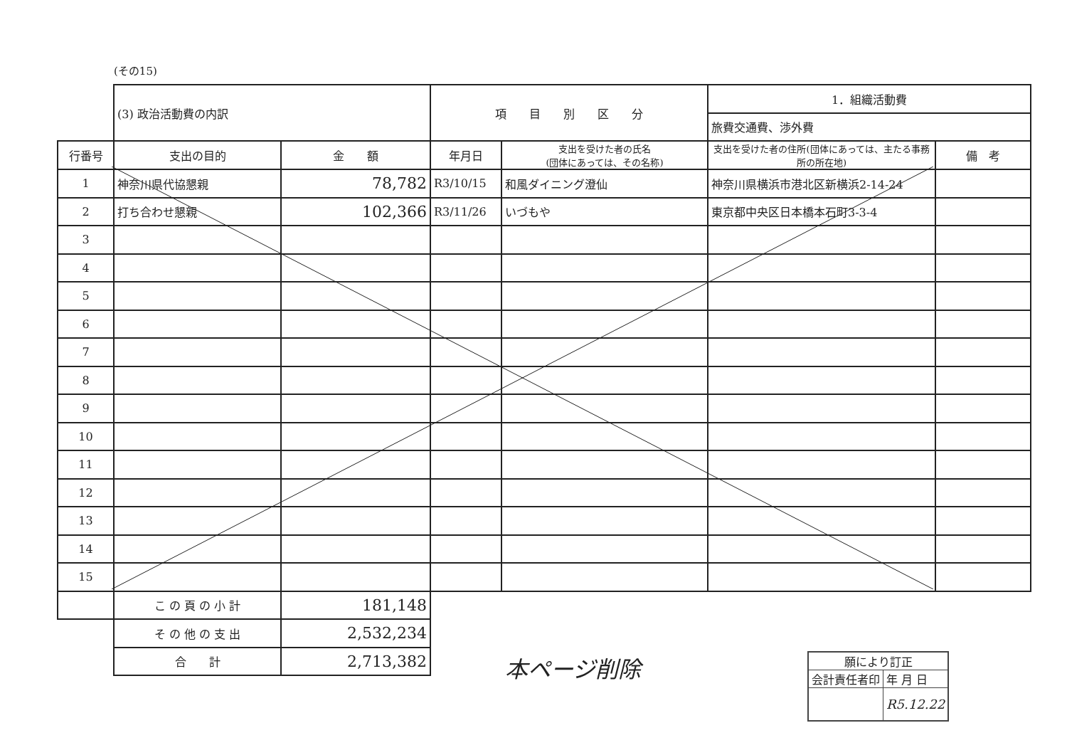(その15)
| | (3) 政治活動費の内訳 | | 項 目 別 区 分 | | 1．組織活動費 | |
| | | | | | 旅費交通費、渉外費 | |
| 行番号 | 支出の目的 | 金 額 | 年月日 | 支出を受けた者の氏名 (団体にあっては、その名称) | 支出を受けた者の住所(団体にあっては、主たる事務所の所在地) | 備 考 |
| 1 | 神奈川県代協懇親 | 78,782 | R3/10/15 | 和風ダイニング澄仙 | 神奈川県横浜市港北区新横浜2-14-24 | |
| 2 | 打ち合わせ懇親 | 102,366 | R3/11/26 | いづもや | 東京都中央区日本橋本石町3-3-4 | |
| 3 | | | | | | |
| 4 | | | | | | |
| 5 | | | | | | |
| 6 | | | | | | |
| 7 | | | | | | |
| 8 | | | | | | |
| 9 | | | | | | |
| 10 | | | | | | |
| 11 | | | | | | |
| 12 | | | | | | |
| 13 | | | | | | |
| 14 | | | | | | |
| 15 | | | | | | |
| | こ の 頁 の 小 計 | 181,148 | | | | |
| | そ の 他 の 支 出 | 2,532,234 | | | | |
| | 合 計 | 2,713,382 | | | | |
本ページ削除
| 願により訂正 | |
| 会計責任者印 | 年 月 日 |
| | R5.12.22 |